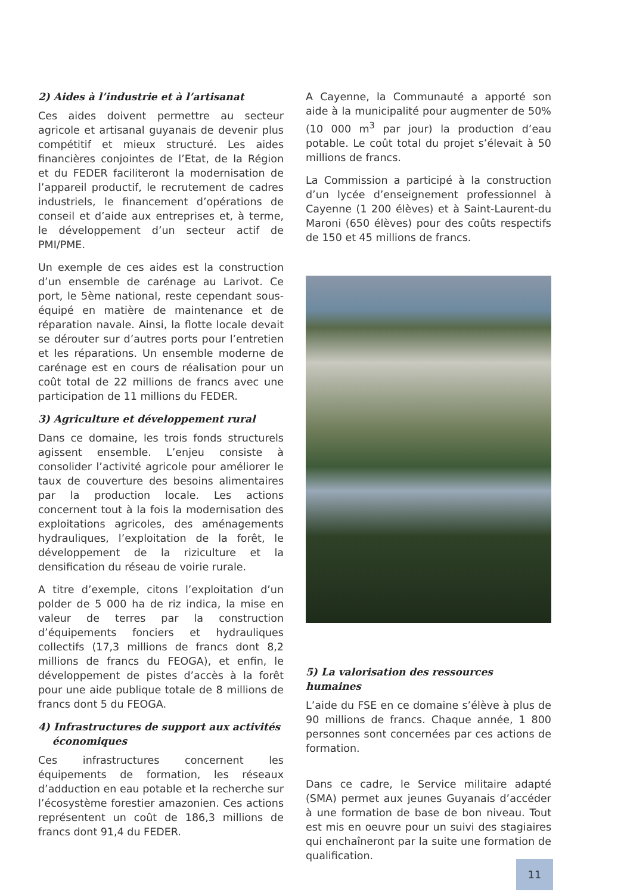2) Aides à l’industrie et à l’artisanat
Ces aides doivent permettre au secteur agricole et artisanal guyanais de devenir plus compétitif et mieux structuré. Les aides financières conjointes de l’Etat, de la Région et du FEDER faciliteront la modernisation de l’appareil productif, le recrutement de cadres industriels, le financement d’opérations de conseil et d’aide aux entreprises et, à terme, le développement d’un secteur actif de PMI/PME.
Un exemple de ces aides est la construction d’un ensemble de carénage au Larivot. Ce port, le 5ème national, reste cependant sous-équipé en matière de maintenance et de réparation navale. Ainsi, la flotte locale devait se dérouter sur d’autres ports pour l’entretien et les réparations. Un ensemble moderne de carénage est en cours de réalisation pour un coût total de 22 millions de francs avec une participation de 11 millions du FEDER.
3) Agriculture et développement rural
Dans ce domaine, les trois fonds structurels agissent ensemble. L’enjeu consiste à consolider l’activité agricole pour améliorer le taux de couverture des besoins alimentaires par la production locale. Les actions concernent tout à la fois la modernisation des exploitations agricoles, des aménagements hydrauliques, l’exploitation de la forêt, le développement de la riziculture et la densification du réseau de voirie rurale.
A titre d’exemple, citons l’exploitation d’un polder de 5 000 ha de riz indica, la mise en valeur de terres par la construction d’équipements fonciers et hydrauliques collectifs (17,3 millions de francs dont 8,2 millions de francs du FEOGA), et enfin, le développement de pistes d’accès à la forêt pour une aide publique totale de 8 millions de francs dont 5 du FEOGA.
4) Infrastructures de support aux activités
économiques
Ces infrastructures concernent les équipements de formation, les réseaux d’adduction en eau potable et la recherche sur l’écosystème forestier amazonien. Ces actions représentent un coût de 186,3 millions de francs dont 91,4 du FEDER.
A Cayenne, la Communauté a apporté son aide à la municipalité pour augmenter de 50% (10 000 m<sup>3</sup> par jour) la production d’eau potable. Le coût total du projet s’élevait à 50 millions de francs.
La Commission a participé à la construction d’un lycée d’enseignement professionnel à Cayenne (1 200 élèves) et à Saint-Laurent-du Maroni (650 élèves) pour des coûts respectifs de 150 et 45 millions de francs.
5) La valorisation des ressources humaines
L’aide du FSE en ce domaine s’élève à plus de 90 millions de francs. Chaque année, 1 800 personnes sont concernées par ces actions de formation.
Dans ce cadre, le Service militaire adapté (SMA) permet aux jeunes Guyanais d’accéder à une formation de base de bon niveau. Tout est mis en oeuvre pour un suivi des stagiaires qui enchaîneront par la suite une formation de qualification.
11